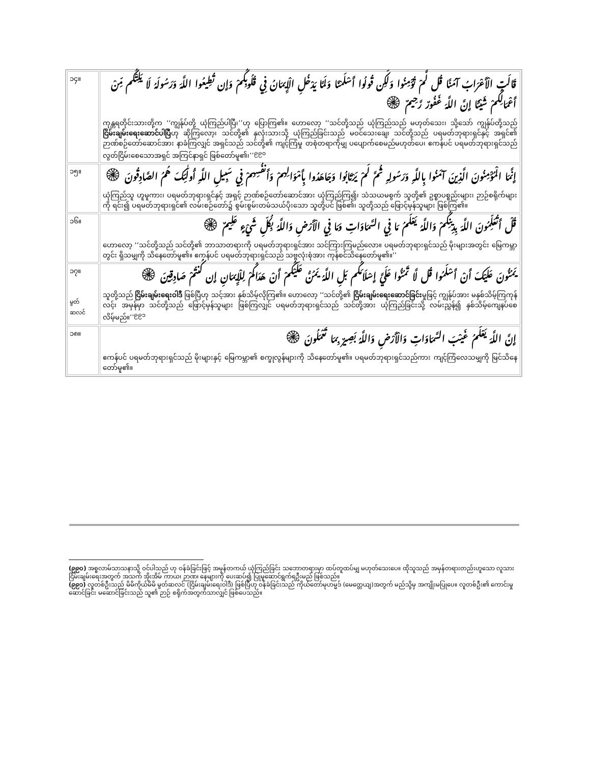| ၁၄။ | قَالَتِ الْأَعْرَابُ آمَنَّا قُل لَّمْ تُؤْمِنُوا وَلَكِن قُولُوا أَسْلَمْنَا وَلَمَّا يَدْخُلِ الْإِيمَانُ فِي قُلُوبِكُمْ وَإِن تُطِيعُوا اللَّهَ وَرَسُولَهُ لَا يَلِتْكُم مِّنْ أَعْمَالِكُمْ شَيْئًا إِنَّ اللَّهَ غَفُورٌ رَّحِيمٌ ۞ ကုန္တရတိုင်းသားတို့က ‘‘ကျွန်ုပ်တို့ ယုံကြည်ပါပြီ၊’’ဟု ပြောကြ၏။ ဟောလော့ ‘‘သင်တို့သည် ယုံကြည်သည် မဟုတ်သေး၊ သို့သော် ကျွန်ုပ်တို့သည် ငြိမ်းချမ်းရေးဆောင်ပါပြီ ဟု ဆိုကြလော့၊ သင်တို့၏ နှလုံးသားသို့ ယုံကြည်ခြင်းသည် မဝင်သေးချေ၊ သင်တို့သည် ပရမတ်ဘုရားရှင်နှင့် အရှင်၏ ဉာဏ်စဉ်တော်ဆောင်အား နာခံကြလျှင် အရှင်သည် သင်တို့၏ ကျင့်ကြံမှု တစုံတရာကိုမျှ ပပျောက်စေမည်မဟုတ်ပေ၊ ဧကန်ပင် ပရမတ်ဘုရားရှင်သည် လွတ်ငြိမ်းစေသောအရှင် အကြင်နာရှင် ဖြစ်တော်မူ၏၊’’<sup>၉၉၀</sup> |
| ၁၅။ | إِنَّمَا الْمُؤْمِنُونَ الَّذِينَ آمَنُوا بِاللَّهِ وَرَسُولِهِ ثُمَّ لَمْ يَرْتَابُوا وَجَاهَدُوا بِأَمْوَالِهِمْ وَأَنفُسِهِمْ فِي سَبِيلِ اللَّهِ أُولَٰئِكَ هُمُ الصَّادِقُونَ ۞ ယုံကြည်သူ ဟူမူကား၊ ပရမတ်ဘုရားရှင်နှင့် အရှင့် ဉာဏ်စဉ်တော်ဆောင်အား ယုံကြည်ကြ၍၊ သံသယမစွက် သူတို့၏ ဥစ္စာပစ္စည်းများ၊ ဉာဉ်စရိုက်များကို ရင်း၍ ပရမတ်ဘုရားရှင်၏ လမ်းစဉ်တော်၌ စွမ်းစွမ်းတမံသယ်ပိုးသော သူတို့ပင် ဖြစ်၏၊ သူတို့သည် ဖြောင့်မှန်သူများ ဖြစ်ကြ၏။ |
| ၁၆။ | قُلْ أَتُعَلِّمُونَ اللَّهَ بِدِينِكُمْ وَاللَّهُ يَعْلَمُ مَا فِي السَّمَاوَاتِ وَمَا فِي الْأَرْضِ وَاللَّهُ بِكُلِّ شَيْءٍ عَلِيمٌ ۞ ဟောလော့ ‘‘သင်တို့သည် သင်တို့၏ ဘာသာတရားကို ပရမတ်ဘုရားရှင်အား သင်ကြားကြမည်လော။ ပရမတ်ဘုရားရှင်သည် မိုးများအတွင်း မြေကမ္ဘာတွင်း ရှိသမျှကို သိနေတော်မူ၏။ ဧကန်ပင် ပရမတ်ဘုရားရှင်သည် သဗ္ဗလုံးစုံအား ကုန်စင်သိနေတော်မူ၏။’’ |
| ၁၇။ မွတ် ဆလင် | يَمُنُّونَ عَلَيْكَ أَنْ أَسْلَمُوا قُل لَّا تَمُنُّوا عَلَيَّ إِسْلَامَكُم بَلِ اللَّهُ يَمُنُّ عَلَيْكُمْ أَنْ هَدَاكُمْ لِلْإِيمَانِ إِن كُنتُمْ صَادِقِينَ ۞ သူတို့သည် ငြိမ်းချမ်းရေးဝါဒီ ဖြစ်ပြီဟု သင့်အား နှစ်သိမ့်လိုကြ၏။ ဟောလော့ ‘‘သင်တို့၏ ငြိမ်းချမ်းရေးဆောင်ခြင်း မှုဖြင့် ကျွန်ုပ်အား မနှစ်သိမ့်ကြကုန်လင့်၊ အမှန်မှာ သင်တို့သည် ဖြောင့်မှန်သူများ ဖြစ်ကြလျှင် ပရမတ်ဘုရားရှင်သည် သင်တို့အား ယုံကြည်ခြင်းသို့ လမ်းညွှန်၍ နှစ်သိမ့်ကျေနပ်စေလိမ့်မည်။’’<sup>၉၉၁</sup> |
| ၁၈။ | إِنَّ اللَّهَ يَعْلَمُ غَيْبَ السَّمَاوَاتِ وَالْأَرْضِ وَاللَّهُ بَصِيرٌ بِمَا تَعْمَلُونَ ۞ ဧကန်ပင် ပရမတ်ဘုရားရှင်သည် မိုးများနှင့် မြေကမ္ဘာ၏ စက္ခုလွန်များကို သိနေတော်မူ၏။ ပရမတ်ဘုရားရှင်သည်ကား ကျင့်ကြံလေသမျှကို မြင်သိနေတော်မူ၏။ |
(၉၉၀) အစ္စလာမ်သာသနာသို့ ဝင်ပါသည် ဟု ဝန်ခံခြင်းဖြင့် အမှန်တကယ် ယုံကြည်ခြင်း သဘောတရားမှာ ထပ်တူထပ်မျှ မဟုတ်သေးပေ။ ထိုသူသည် အမှန်တရားတည်းဟူသော လူသားငြိမ်းချမ်းရေးအတွက် အသက် အိုးအိမ် ကာယ၊ ဉာဏ၊ နေများကို ပေးဆပ်၍ ပြုမူဆောင်ရွက်ရဦးမည် ဖြစ်သည်။
(၉၉၁) လူတစ်ဦးသည် မိမိကိုယ်မိမိ မွတ်ဆလင် (ငြိမ်းချမ်းရေးဝါဒီ) ဖြစ်ပြီဟု ဝန်ခံခြင်းသည် ကိုယ်တော်မုဟမ္မဒ် (မေတ္တေယျ)အတွက် မည်သို့မှ အကျိုးမပြုပေ။ လူတစ်ဦး၏ ကောင်းမှုဆောင်ခြင်း မဆောင်ခြင်းသည် သူ၏ ဉာဉ် စရိုက်အတွက်သာလျှင် ဖြစ်ပေသည်။